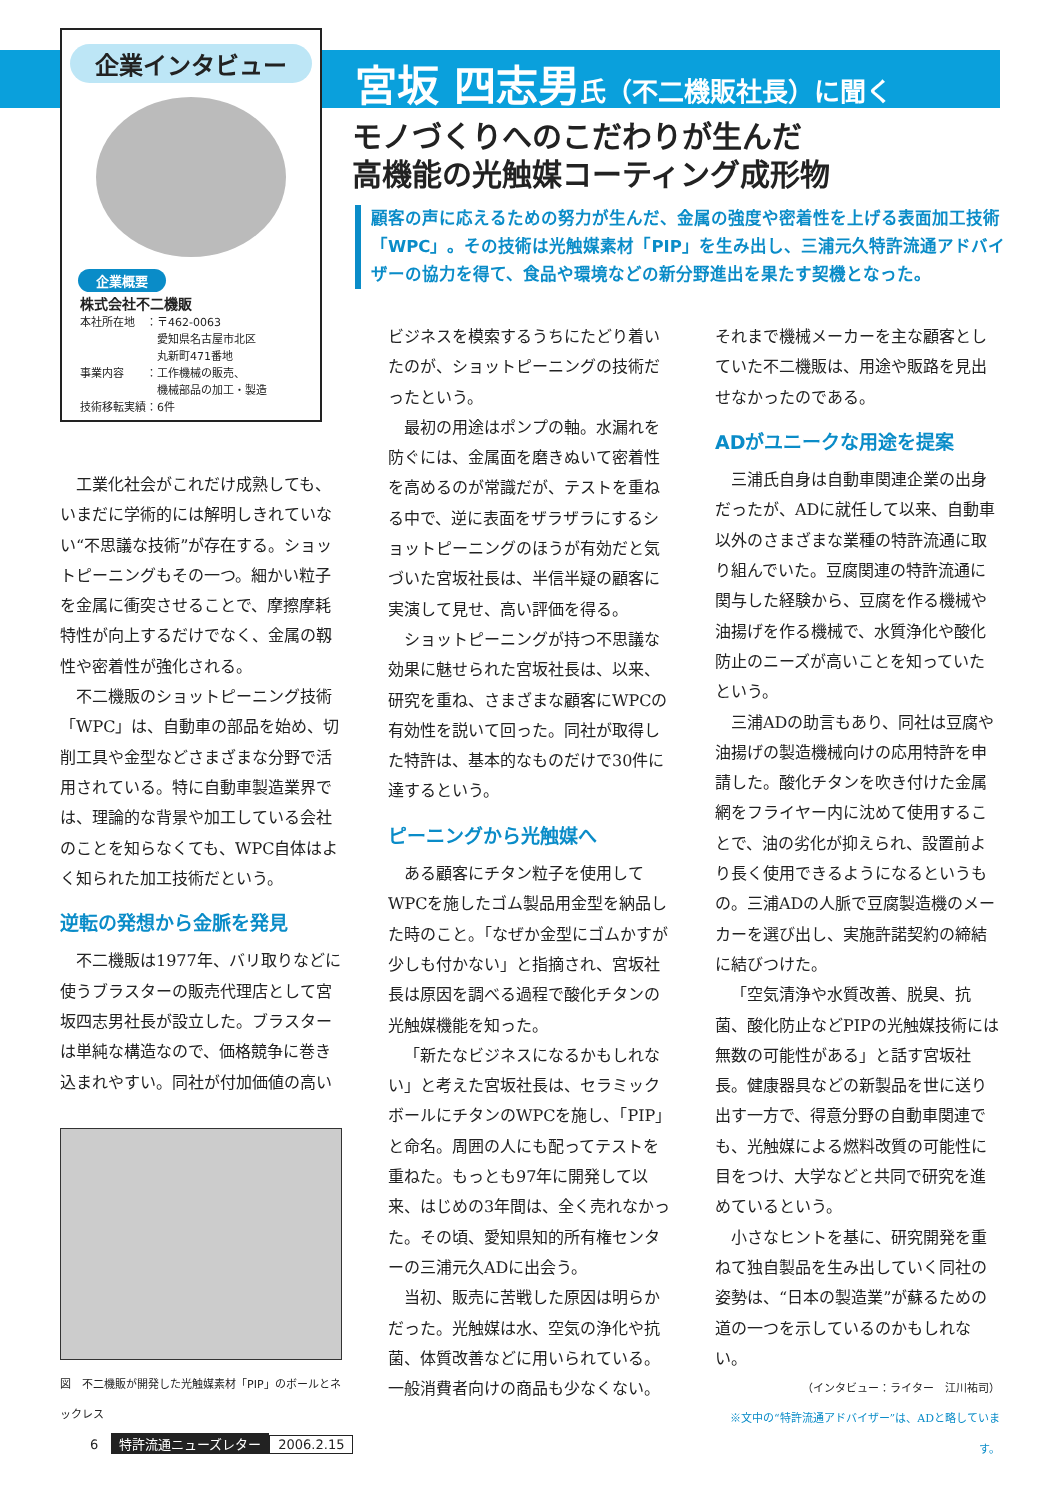企業インタビュー
企業概要
株式会社不二機販
本社所在地　：〒462-0063
　　　　　　　愛知県名古屋市北区
　　　　　　　丸新町471番地
事業内容　　：工作機械の販売、
　　　　　　　機械部品の加工・製造
技術移転実績：6件
宮坂 四志男氏（不二機販社長）に聞く
モノづくりへのこだわりが生んだ
高機能の光触媒コーティング成形物
顧客の声に応えるための努力が生んだ、金属の強度や密着性を上げる表面加工技術「WPC」。その技術は光触媒素材「PIP」を生み出し、三浦元久特許流通アドバイザーの協力を得て、食品や環境などの新分野進出を果たす契機となった。
工業化社会がこれだけ成熟しても、いまだに学術的には解明しきれていない“不思議な技術”が存在する。ショットピーニングもその一つ。細かい粒子を金属に衝突させることで、摩擦摩耗特性が向上するだけでなく、金属の靱性や密着性が強化される。
不二機販のショットピーニング技術「WPC」は、自動車の部品を始め、切削工具や金型などさまざまな分野で活用されている。特に自動車製造業界では、理論的な背景や加工している会社のことを知らなくても、WPC自体はよく知られた加工技術だという。
逆転の発想から金脈を発見
不二機販は1977年、バリ取りなどに使うブラスターの販売代理店として宮坂四志男社長が設立した。ブラスターは単純な構造なので、価格競争に巻き込まれやすい。同社が付加価値の高い
図　不二機販が開発した光触媒素材「PIP」のボールとネックレス
ビジネスを模索するうちにたどり着いたのが、ショットピーニングの技術だったという。
最初の用途はポンプの軸。水漏れを防ぐには、金属面を磨きぬいて密着性を高めるのが常識だが、テストを重ねる中で、逆に表面をザラザラにするショットピーニングのほうが有効だと気づいた宮坂社長は、半信半疑の顧客に実演して見せ、高い評価を得る。
ショットピーニングが持つ不思議な効果に魅せられた宮坂社長は、以来、研究を重ね、さまざまな顧客にWPCの有効性を説いて回った。同社が取得した特許は、基本的なものだけで30件に達するという。
ピーニングから光触媒へ
ある顧客にチタン粒子を使用してWPCを施したゴム製品用金型を納品した時のこと。「なぜか金型にゴムかすが少しも付かない」と指摘され、宮坂社長は原因を調べる過程で酸化チタンの光触媒機能を知った。
「新たなビジネスになるかもしれない」と考えた宮坂社長は、セラミックボールにチタンのWPCを施し、「PIP」と命名。周囲の人にも配ってテストを重ねた。もっとも97年に開発して以来、はじめの3年間は、全く売れなかった。その頃、愛知県知的所有権センターの三浦元久ADに出会う。
当初、販売に苦戦した原因は明らかだった。光触媒は水、空気の浄化や抗菌、体質改善などに用いられている。一般消費者向けの商品も少なくない。
それまで機械メーカーを主な顧客としていた不二機販は、用途や販路を見出せなかったのである。
ADがユニークな用途を提案
三浦氏自身は自動車関連企業の出身だったが、ADに就任して以来、自動車以外のさまざまな業種の特許流通に取り組んでいた。豆腐関連の特許流通に関与した経験から、豆腐を作る機械や油揚げを作る機械で、水質浄化や酸化防止のニーズが高いことを知っていたという。
三浦ADの助言もあり、同社は豆腐や油揚げの製造機械向けの応用特許を申請した。酸化チタンを吹き付けた金属網をフライヤー内に沈めて使用することで、油の劣化が抑えられ、設置前より長く使用できるようになるというもの。三浦ADの人脈で豆腐製造機のメーカーを選び出し、実施許諾契約の締結に結びつけた。
「空気清浄や水質改善、脱臭、抗菌、酸化防止などPIPの光触媒技術には無数の可能性がある」と話す宮坂社長。健康器具などの新製品を世に送り出す一方で、得意分野の自動車関連でも、光触媒による燃料改質の可能性に目をつけ、大学などと共同で研究を進めているという。
小さなヒントを基に、研究開発を重ねて独自製品を生み出していく同社の姿勢は、“日本の製造業”が蘇るための道の一つを示しているのかもしれない。
（インタビュー：ライター　江川祐司）
※文中の“特許流通アドバイザー”は、ADと略しています。
6　特許流通ニューズレター 2006.2.15